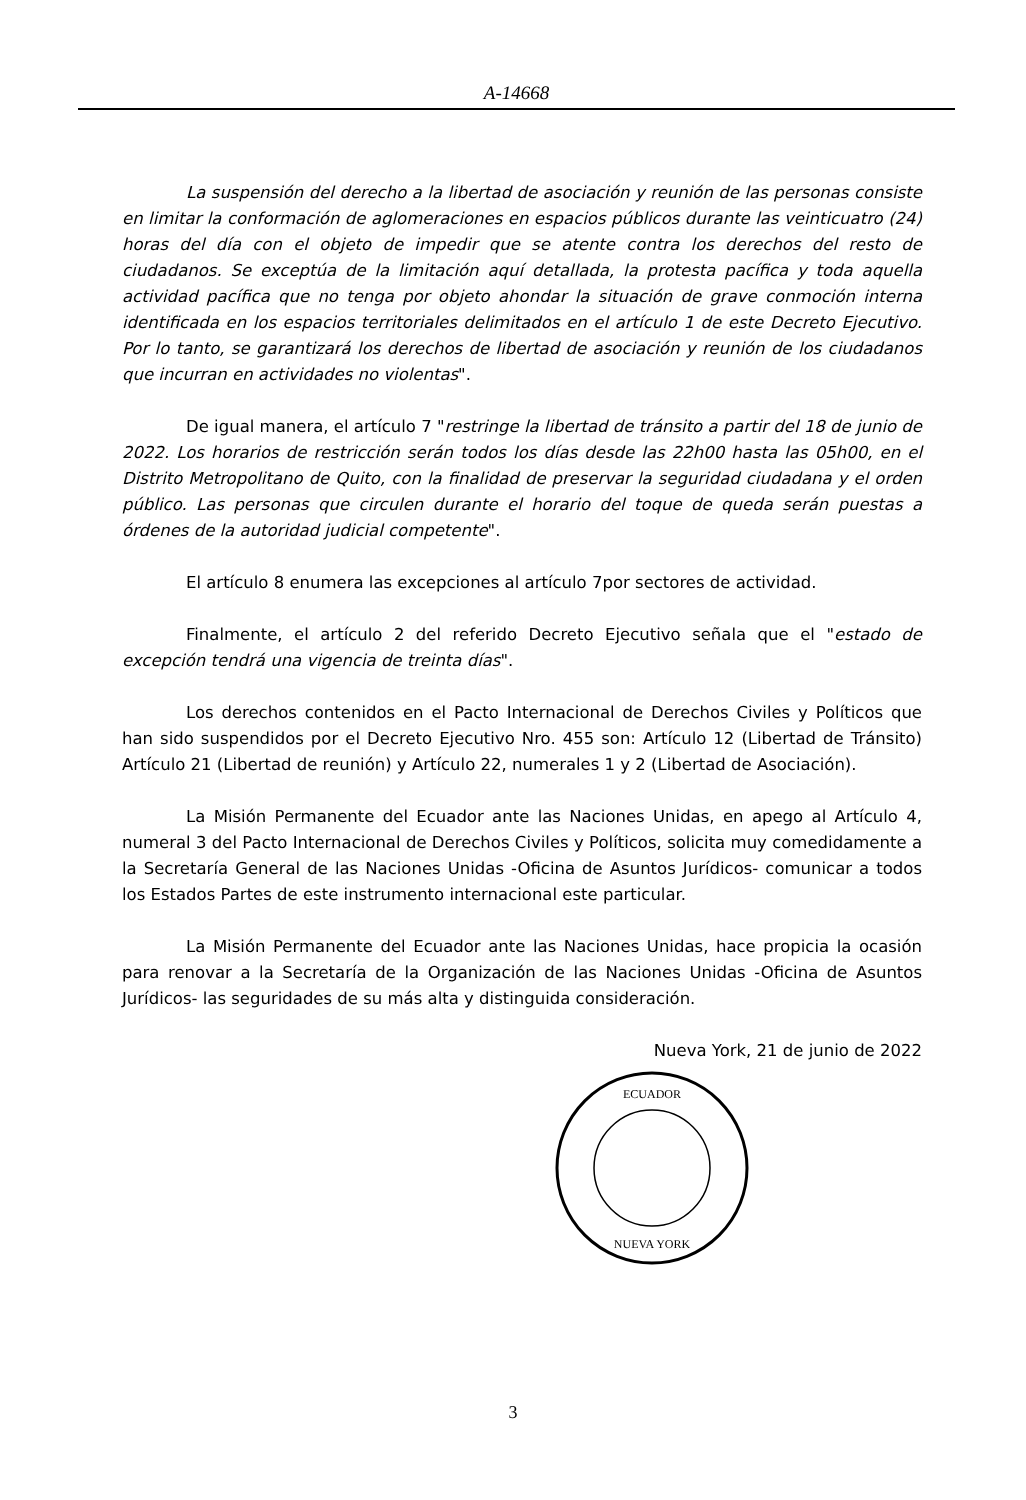A-14668
La suspensión del derecho a la libertad de asociación y reunión de las personas consiste en limitar la conformación de aglomeraciones en espacios públicos durante las veinticuatro (24) horas del día con el objeto de impedir que se atente contra los derechos del resto de ciudadanos. Se exceptúa de la limitación aquí detallada, la protesta pacífica y toda aquella actividad pacífica que no tenga por objeto ahondar la situación de grave conmoción interna identificada en los espacios territoriales delimitados en el artículo 1 de este Decreto Ejecutivo. Por lo tanto, se garantizará los derechos de libertad de asociación y reunión de los ciudadanos que incurran en actividades no violentas".
De igual manera, el artículo 7 "restringe la libertad de tránsito a partir del 18 de junio de 2022. Los horarios de restricción serán todos los días desde las 22h00 hasta las 05h00, en el Distrito Metropolitano de Quito, con la finalidad de preservar la seguridad ciudadana y el orden público. Las personas que circulen durante el horario del toque de queda serán puestas a órdenes de la autoridad judicial competente".
El artículo 8 enumera las excepciones al artículo 7por sectores de actividad.
Finalmente, el artículo 2 del referido Decreto Ejecutivo señala que el "estado de excepción tendrá una vigencia de treinta días".
Los derechos contenidos en el Pacto Internacional de Derechos Civiles y Políticos que han sido suspendidos por el Decreto Ejecutivo Nro. 455 son: Artículo 12 (Libertad de Tránsito) Artículo 21 (Libertad de reunión) y Artículo 22, numerales 1 y 2 (Libertad de Asociación).
La Misión Permanente del Ecuador ante las Naciones Unidas, en apego al Artículo 4, numeral 3 del Pacto Internacional de Derechos Civiles y Políticos, solicita muy comedidamente a la Secretaría General de las Naciones Unidas -Oficina de Asuntos Jurídicos- comunicar a todos los Estados Partes de este instrumento internacional este particular.
La Misión Permanente del Ecuador ante las Naciones Unidas, hace propicia la ocasión para renovar a la Secretaría de la Organización de las Naciones Unidas -Oficina de Asuntos Jurídicos- las seguridades de su más alta y distinguida consideración.
Nueva York, 21 de junio de 2022
ECUADOR
NUEVA YORK
3